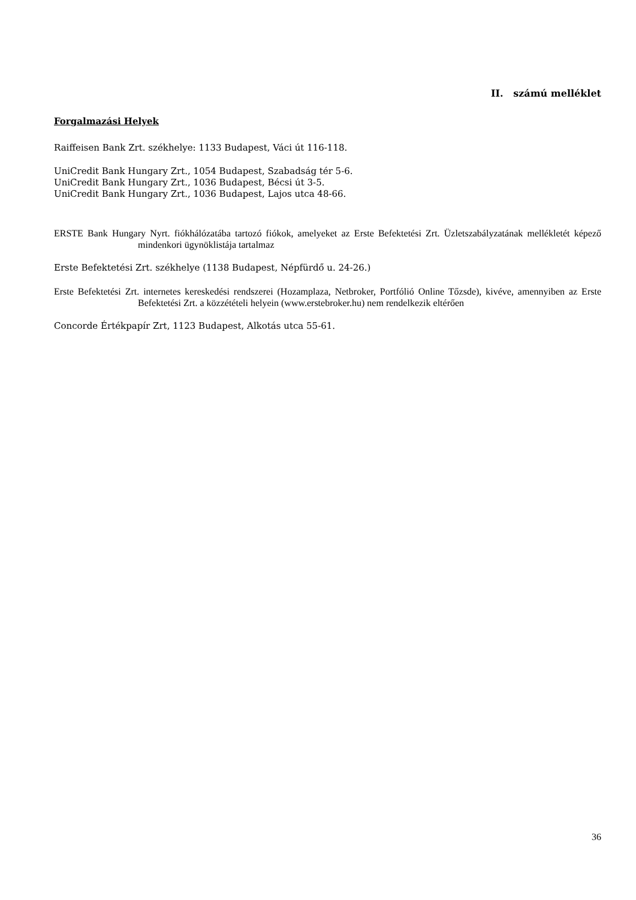II. számú melléklet
Forgalmazási Helyek
Raiffeisen Bank Zrt. székhelye: 1133 Budapest, Váci út 116-118.
UniCredit Bank Hungary Zrt., 1054 Budapest, Szabadság tér 5-6.
UniCredit Bank Hungary Zrt., 1036 Budapest, Bécsi út 3-5.
UniCredit Bank Hungary Zrt., 1036 Budapest, Lajos utca 48-66.
ERSTE Bank Hungary Nyrt. fiókhálózatába tartozó fiókok, amelyeket az Erste Befektetési Zrt. Üzletszabályzatának mellékletét képező mindenkori ügynöklistája tartalmaz
Erste Befektetési Zrt. székhelye (1138 Budapest, Népfürdő u. 24-26.)
Erste Befektetési Zrt. internetes kereskedési rendszerei (Hozamplaza, Netbroker, Portfólió Online Tőzsde), kivéve, amennyiben az Erste Befektetési Zrt. a közzétételi helyein (www.erstebroker.hu) nem rendelkezik eltérően
Concorde Értékpapír Zrt, 1123 Budapest, Alkotás utca 55-61.
36